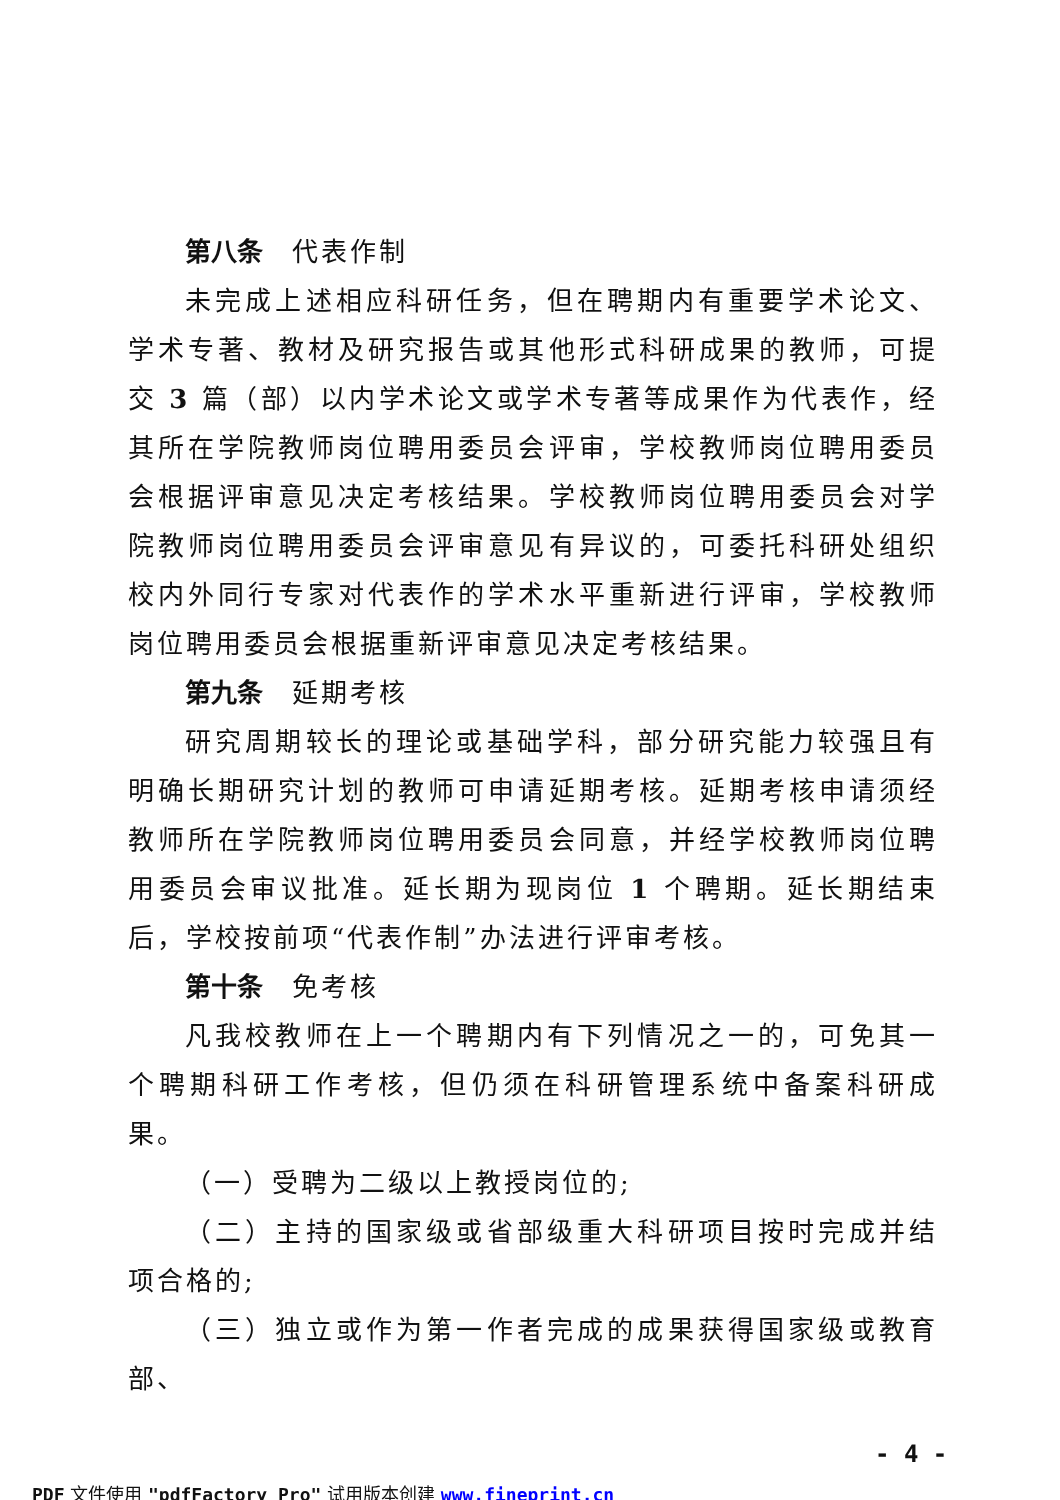第八条　代表作制
未完成上述相应科研任务，但在聘期内有重要学术论文、学术专著、教材及研究报告或其他形式科研成果的教师，可提交 3 篇（部）以内学术论文或学术专著等成果作为代表作，经其所在学院教师岗位聘用委员会评审，学校教师岗位聘用委员会根据评审意见决定考核结果。学校教师岗位聘用委员会对学院教师岗位聘用委员会评审意见有异议的，可委托科研处组织校内外同行专家对代表作的学术水平重新进行评审，学校教师岗位聘用委员会根据重新评审意见决定考核结果。
第九条　延期考核
研究周期较长的理论或基础学科，部分研究能力较强且有明确长期研究计划的教师可申请延期考核。延期考核申请须经教师所在学院教师岗位聘用委员会同意，并经学校教师岗位聘用委员会审议批准。延长期为现岗位 1 个聘期。延长期结束后，学校按前项“代表作制”办法进行评审考核。
第十条　免考核
凡我校教师在上一个聘期内有下列情况之一的，可免其一个聘期科研工作考核，但仍须在科研管理系统中备案科研成果。
（一）受聘为二级以上教授岗位的;
（二）主持的国家级或省部级重大科研项目按时完成并结项合格的;
（三）独立或作为第一作者完成的成果获得国家级或教育部、
- 4 -
PDF 文件使用 "pdfFactory Pro" 试用版本创建 www.fineprint.cn